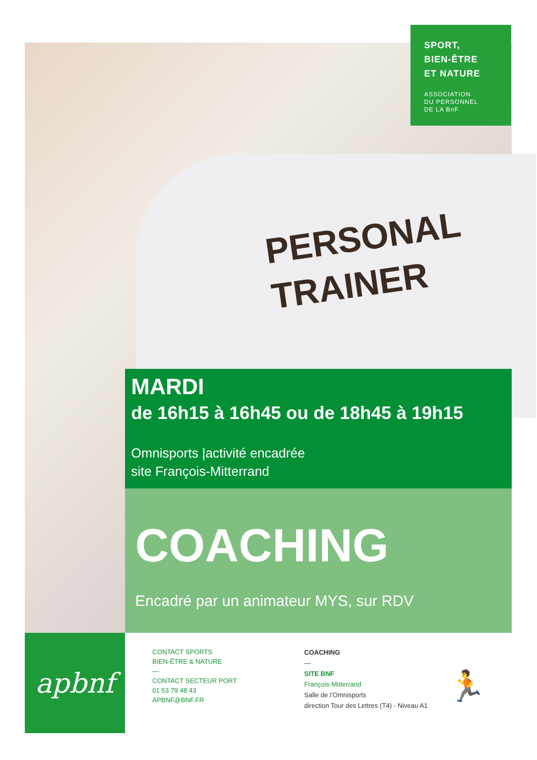PERSONAL
TRAINER
SPORT,
BIEN-ÊTRE
ET NATURE
ASSOCIATION
DU PERSONNEL
DE LA BnF
MARDI
de 16h15 à 16h45 ou de 18h45 à 19h15
Omnisports |activité encadrée
site François-Mitterrand
COACHING
Encadré par un animateur MYS, sur RDV
apbnf
CONTACT SPORTS
BIEN-ÊTRE & NATURE
—
CONTACT SECTEUR PORT
01 53 79 48 43
APBNF@BNF.FR
COACHING
—
SITE BNF
François-Mitterrand
Salle de l’Omnisports
direction Tour des Lettres (T4) - Niveau A1
🏃